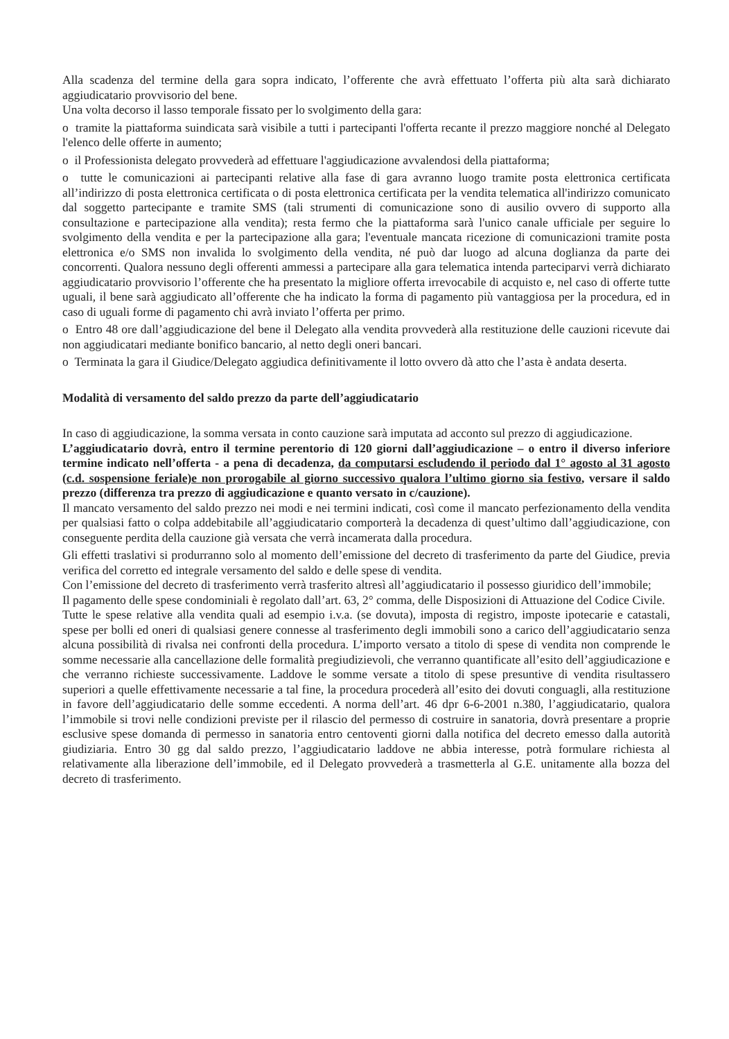Alla scadenza del termine della gara sopra indicato, l’offerente che avrà effettuato l’offerta più alta sarà dichiarato aggiudicatario provvisorio del bene.
Una volta decorso il lasso temporale fissato per lo svolgimento della gara:
o tramite la piattaforma suindicata sarà visibile a tutti i partecipanti l'offerta recante il prezzo maggiore nonché al Delegato l'elenco delle offerte in aumento;
o il Professionista delegato provvederà ad effettuare l'aggiudicazione avvalendosi della piattaforma;
o tutte le comunicazioni ai partecipanti relative alla fase di gara avranno luogo tramite posta elettronica certificata all’indirizzo di posta elettronica certificata o di posta elettronica certificata per la vendita telematica all'indirizzo comunicato dal soggetto partecipante e tramite SMS (tali strumenti di comunicazione sono di ausilio ovvero di supporto alla consultazione e partecipazione alla vendita); resta fermo che la piattaforma sarà l'unico canale ufficiale per seguire lo svolgimento della vendita e per la partecipazione alla gara; l'eventuale mancata ricezione di comunicazioni tramite posta elettronica e/o SMS non invalida lo svolgimento della vendita, né può dar luogo ad alcuna doglianza da parte dei concorrenti. Qualora nessuno degli offerenti ammessi a partecipare alla gara telematica intenda parteciparvi verrà dichiarato aggiudicatario provvisorio l’offerente che ha presentato la migliore offerta irrevocabile di acquisto e, nel caso di offerte tutte uguali, il bene sarà aggiudicato all’offerente che ha indicato la forma di pagamento più vantaggiosa per la procedura, ed in caso di uguali forme di pagamento chi avrà inviato l’offerta per primo.
o Entro 48 ore dall’aggiudicazione del bene il Delegato alla vendita provvederà alla restituzione delle cauzioni ricevute dai non aggiudicatari mediante bonifico bancario, al netto degli oneri bancari.
o Terminata la gara il Giudice/Delegato aggiudica definitivamente il lotto ovvero dà atto che l’asta è andata deserta.
Modalità di versamento del saldo prezzo da parte dell’aggiudicatario
In caso di aggiudicazione, la somma versata in conto cauzione sarà imputata ad acconto sul prezzo di aggiudicazione.
L’aggiudicatario dovrà, entro il termine perentorio di 120 giorni dall’aggiudicazione – o entro il diverso inferiore termine indicato nell’offerta - a pena di decadenza, da computarsi escludendo il periodo dal 1° agosto al 31 agosto (c.d. sospensione feriale)e non prorogabile al giorno successivo qualora l’ultimo giorno sia festivo, versare il saldo prezzo (differenza tra prezzo di aggiudicazione e quanto versato in c/cauzione).
Il mancato versamento del saldo prezzo nei modi e nei termini indicati, così come il mancato perfezionamento della vendita per qualsiasi fatto o colpa addebitabile all’aggiudicatario comporterà la decadenza di quest’ultimo dall’aggiudicazione, con conseguente perdita della cauzione già versata che verrà incamerata dalla procedura.
Gli effetti traslativi si produrranno solo al momento dell’emissione del decreto di trasferimento da parte del Giudice, previa verifica del corretto ed integrale versamento del saldo e delle spese di vendita.
Con l’emissione del decreto di trasferimento verrà trasferito altresì all’aggiudicatario il possesso giuridico dell’immobile;
Il pagamento delle spese condominiali è regolato dall’art. 63, 2° comma, delle Disposizioni di Attuazione del Codice Civile.
Tutte le spese relative alla vendita quali ad esempio i.v.a. (se dovuta), imposta di registro, imposte ipotecarie e catastali, spese per bolli ed oneri di qualsiasi genere connesse al trasferimento degli immobili sono a carico dell’aggiudicatario senza alcuna possibilità di rivalsa nei confronti della procedura. L’importo versato a titolo di spese di vendita non comprende le somme necessarie alla cancellazione delle formalità pregiudizievoli, che verranno quantificate all’esito dell’aggiudicazione e che verranno richieste successivamente. Laddove le somme versate a titolo di spese presuntive di vendita risultassero superiori a quelle effettivamente necessarie a tal fine, la procedura procederà all’esito dei dovuti conguagli, alla restituzione in favore dell’aggiudicatario delle somme eccedenti. A norma dell’art. 46 dpr 6-6-2001 n.380, l’aggiudicatario, qualora l’immobile si trovi nelle condizioni previste per il rilascio del permesso di costruire in sanatoria, dovrà presentare a proprie esclusive spese domanda di permesso in sanatoria entro centoventi giorni dalla notifica del decreto emesso dalla autorità giudiziaria. Entro 30 gg dal saldo prezzo, l’aggiudicatario laddove ne abbia interesse, potrà formulare richiesta al relativamente alla liberazione dell’immobile, ed il Delegato provvederà a trasmetterla al G.E. unitamente alla bozza del decreto di trasferimento.